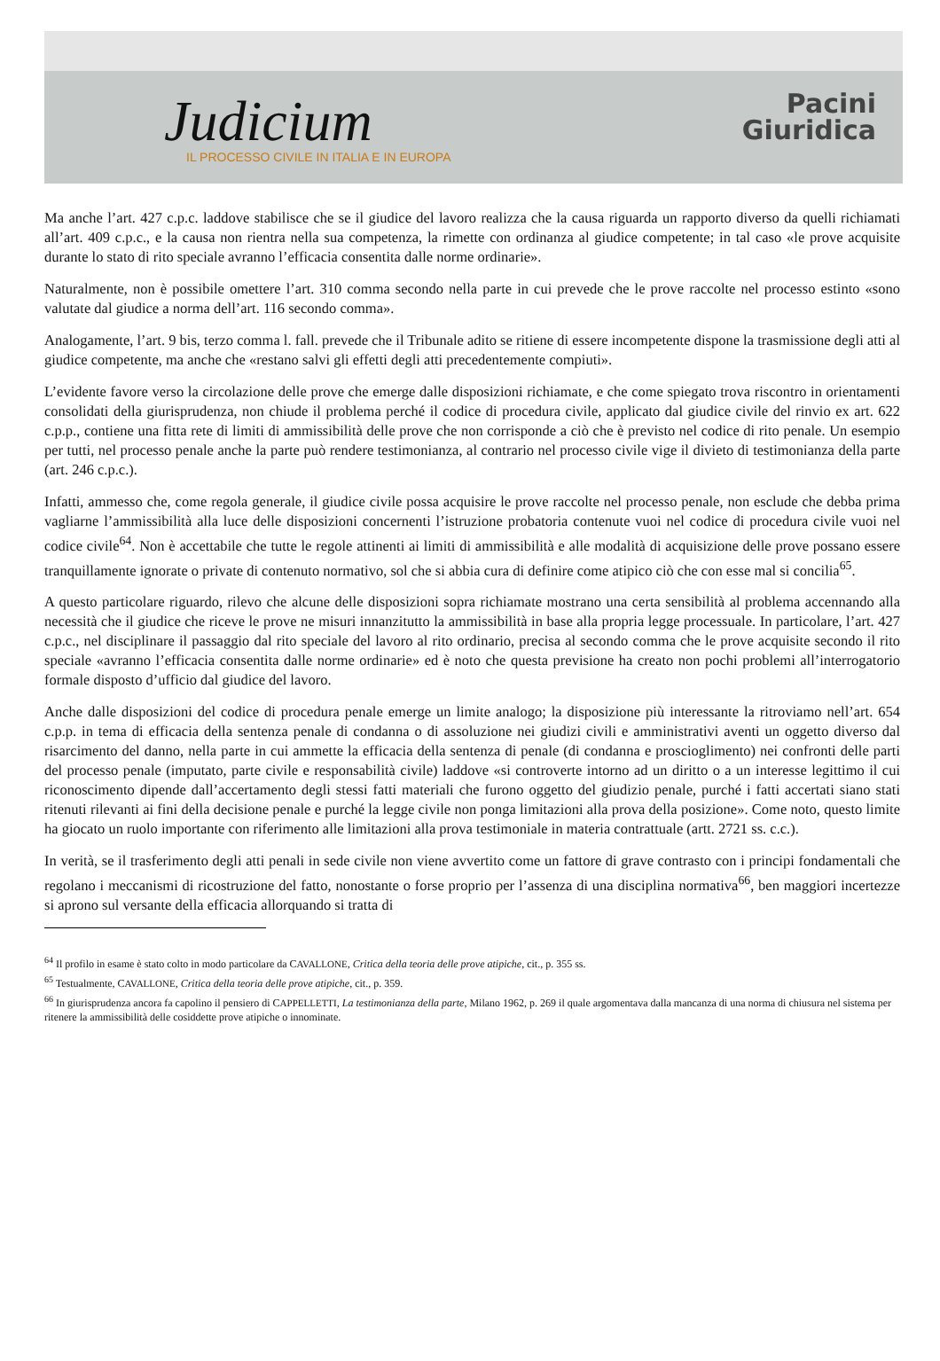Judicium
IL PROCESSO CIVILE IN ITALIA E IN EUROPA
Pacini
Giuridica
Ma anche l’art. 427 c.p.c. laddove stabilisce che se il giudice del lavoro realizza che la causa riguarda un rapporto diverso da quelli richiamati all’art. 409 c.p.c., e la causa non rientra nella sua competenza, la rimette con ordinanza al giudice competente; in tal caso «le prove acquisite durante lo stato di rito speciale avranno l’efficacia consentita dalle norme ordinarie».
Naturalmente, non è possibile omettere l’art. 310 comma secondo nella parte in cui prevede che le prove raccolte nel processo estinto «sono valutate dal giudice a norma dell’art. 116 secondo comma».
Analogamente, l’art. 9 bis, terzo comma l. fall. prevede che il Tribunale adito se ritiene di essere incompetente dispone la trasmissione degli atti al giudice competente, ma anche che «restano salvi gli effetti degli atti precedentemente compiuti».
L’evidente favore verso la circolazione delle prove che emerge dalle disposizioni richiamate, e che come spiegato trova riscontro in orientamenti consolidati della giurisprudenza, non chiude il problema perché il codice di procedura civile, applicato dal giudice civile del rinvio ex art. 622 c.p.p., contiene una fitta rete di limiti di ammissibilità delle prove che non corrisponde a ciò che è previsto nel codice di rito penale. Un esempio per tutti, nel processo penale anche la parte può rendere testimonianza, al contrario nel processo civile vige il divieto di testimonianza della parte (art. 246 c.p.c.).
Infatti, ammesso che, come regola generale, il giudice civile possa acquisire le prove raccolte nel processo penale, non esclude che debba prima vagliarne l’ammissibilità alla luce delle disposizioni concernenti l’istruzione probatoria contenute vuoi nel codice di procedura civile vuoi nel codice civile<sup>64</sup>. Non è accettabile che tutte le regole attinenti ai limiti di ammissibilità e alle modalità di acquisizione delle prove possano essere tranquillamente ignorate o private di contenuto normativo, sol che si abbia cura di definire come atipico ciò che con esse mal si concilia<sup>65</sup>.
A questo particolare riguardo, rilevo che alcune delle disposizioni sopra richiamate mostrano una certa sensibilità al problema accennando alla necessità che il giudice che riceve le prove ne misuri innanzitutto la ammissibilità in base alla propria legge processuale. In particolare, l’art. 427 c.p.c., nel disciplinare il passaggio dal rito speciale del lavoro al rito ordinario, precisa al secondo comma che le prove acquisite secondo il rito speciale «avranno l’efficacia consentita dalle norme ordinarie» ed è noto che questa previsione ha creato non pochi problemi all’interrogatorio formale disposto d’ufficio dal giudice del lavoro.
Anche dalle disposizioni del codice di procedura penale emerge un limite analogo; la disposizione più interessante la ritroviamo nell’art. 654 c.p.p. in tema di efficacia della sentenza penale di condanna o di assoluzione nei giudizi civili e amministrativi aventi un oggetto diverso dal risarcimento del danno, nella parte in cui ammette la efficacia della sentenza di penale (di condanna e proscioglimento) nei confronti delle parti del processo penale (imputato, parte civile e responsabilità civile) laddove «si controverte intorno ad un diritto o a un interesse legittimo il cui riconoscimento dipende dall’accertamento degli stessi fatti materiali che furono oggetto del giudizio penale, purché i fatti accertati siano stati ritenuti rilevanti ai fini della decisione penale e purché la legge civile non ponga limitazioni alla prova della posizione». Come noto, questo limite ha giocato un ruolo importante con riferimento alle limitazioni alla prova testimoniale in materia contrattuale (artt. 2721 ss. c.c.).
In verità, se il trasferimento degli atti penali in sede civile non viene avvertito come un fattore di grave contrasto con i principi fondamentali che regolano i meccanismi di ricostruzione del fatto, nonostante o forse proprio per l’assenza di una disciplina normativa<sup>66</sup>, ben maggiori incertezze si aprono sul versante della efficacia allorquando si tratta di
<sup>64</sup> Il profilo in esame è stato colto in modo particolare da CAVALLONE, Critica della teoria delle prove atipiche, cit., p. 355 ss.
<sup>65</sup> Testualmente, CAVALLONE, Critica della teoria delle prove atipiche, cit., p. 359.
<sup>66</sup> In giurisprudenza ancora fa capolino il pensiero di CAPPELLETTI, La testimonianza della parte, Milano 1962, p. 269 il quale argomentava dalla mancanza di una norma di chiusura nel sistema per ritenere la ammissibilità delle cosiddette prove atipiche o innominate.